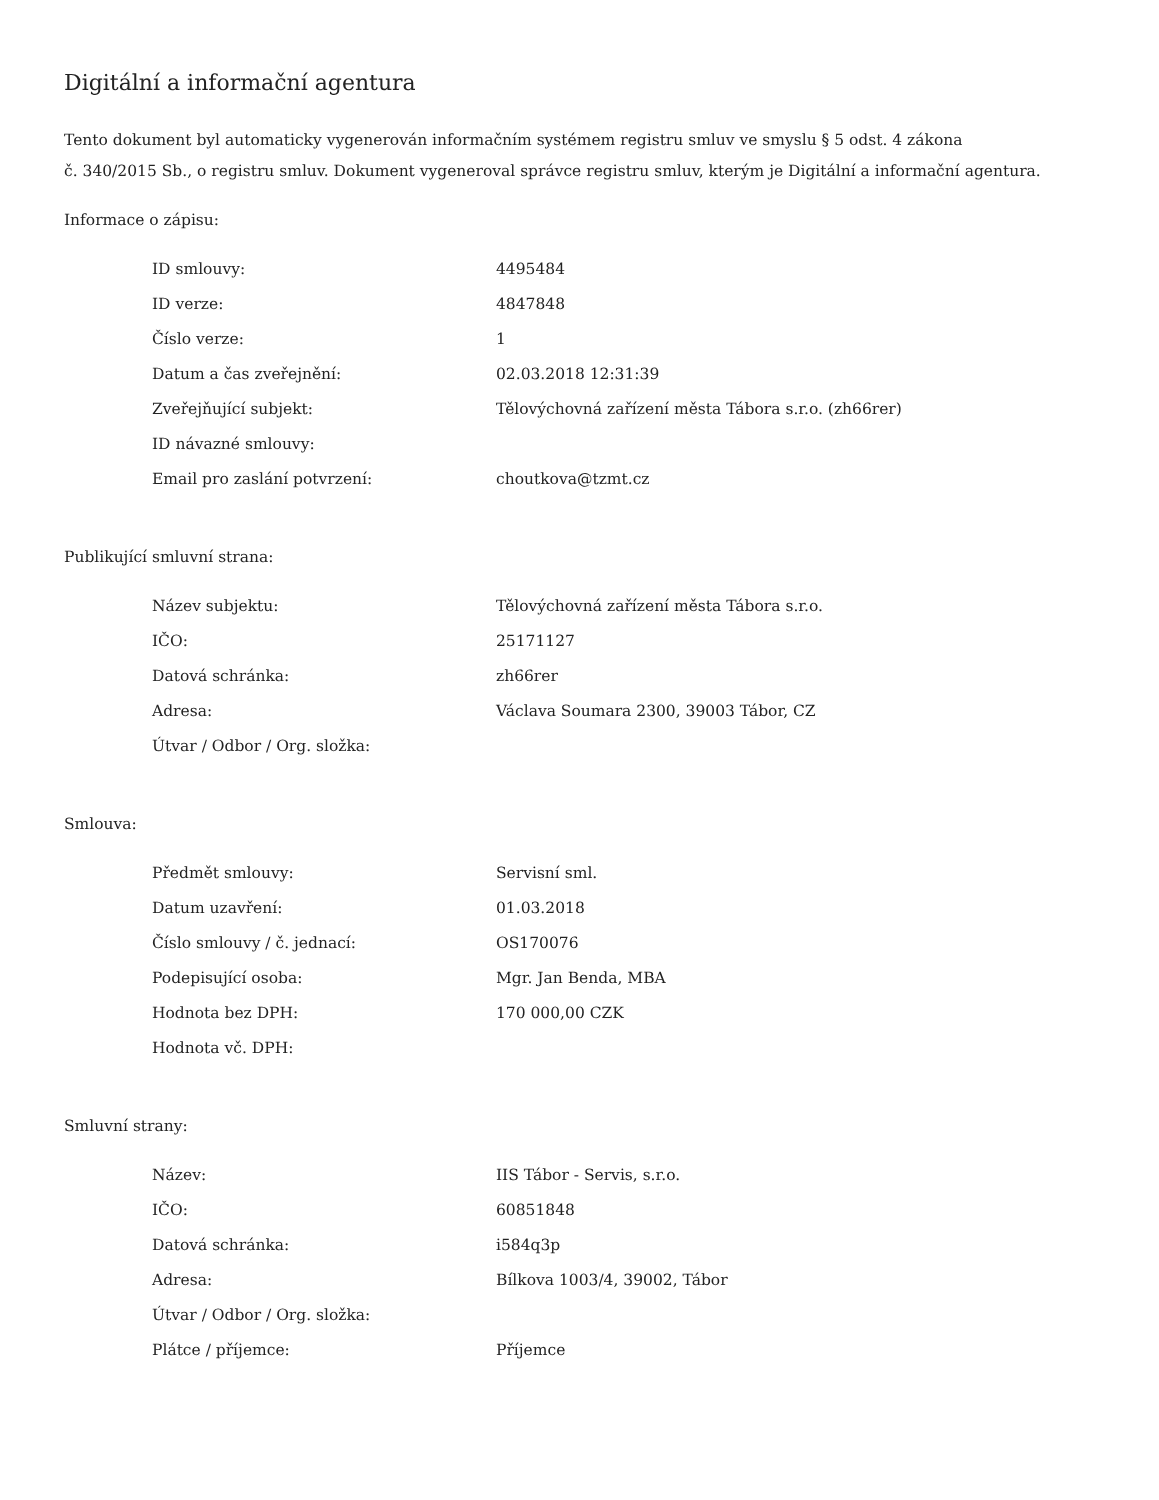Digitální a informační agentura
Tento dokument byl automaticky vygenerován informačním systémem registru smluv ve smyslu § 5 odst. 4 zákona
č. 340/2015 Sb., o registru smluv. Dokument vygeneroval správce registru smluv, kterým je Digitální a informační agentura.
Informace o zápisu:
| ID smlouvy: | 4495484 |
| ID verze: | 4847848 |
| Číslo verze: | 1 |
| Datum a čas zveřejnění: | 02.03.2018 12:31:39 |
| Zveřejňující subjekt: | Tělovýchovná zařízení města Tábora s.r.o. (zh66rer) |
| ID návazné smlouvy: | |
| Email pro zaslání potvrzení: | choutkova@tzmt.cz |
Publikující smluvní strana:
| Název subjektu: | Tělovýchovná zařízení města Tábora s.r.o. |
| IČO: | 25171127 |
| Datová schránka: | zh66rer |
| Adresa: | Václava Soumara 2300, 39003 Tábor, CZ |
| Útvar / Odbor / Org. složka: | |
Smlouva:
| Předmět smlouvy: | Servisní sml. |
| Datum uzavření: | 01.03.2018 |
| Číslo smlouvy / č. jednací: | OS170076 |
| Podepisující osoba: | Mgr. Jan Benda, MBA |
| Hodnota bez DPH: | 170 000,00 CZK |
| Hodnota vč. DPH: | |
Smluvní strany:
| Název: | IIS Tábor - Servis, s.r.o. |
| IČO: | 60851848 |
| Datová schránka: | i584q3p |
| Adresa: | Bílkova 1003/4, 39002, Tábor |
| Útvar / Odbor / Org. složka: | |
| Plátce / příjemce: | Příjemce |